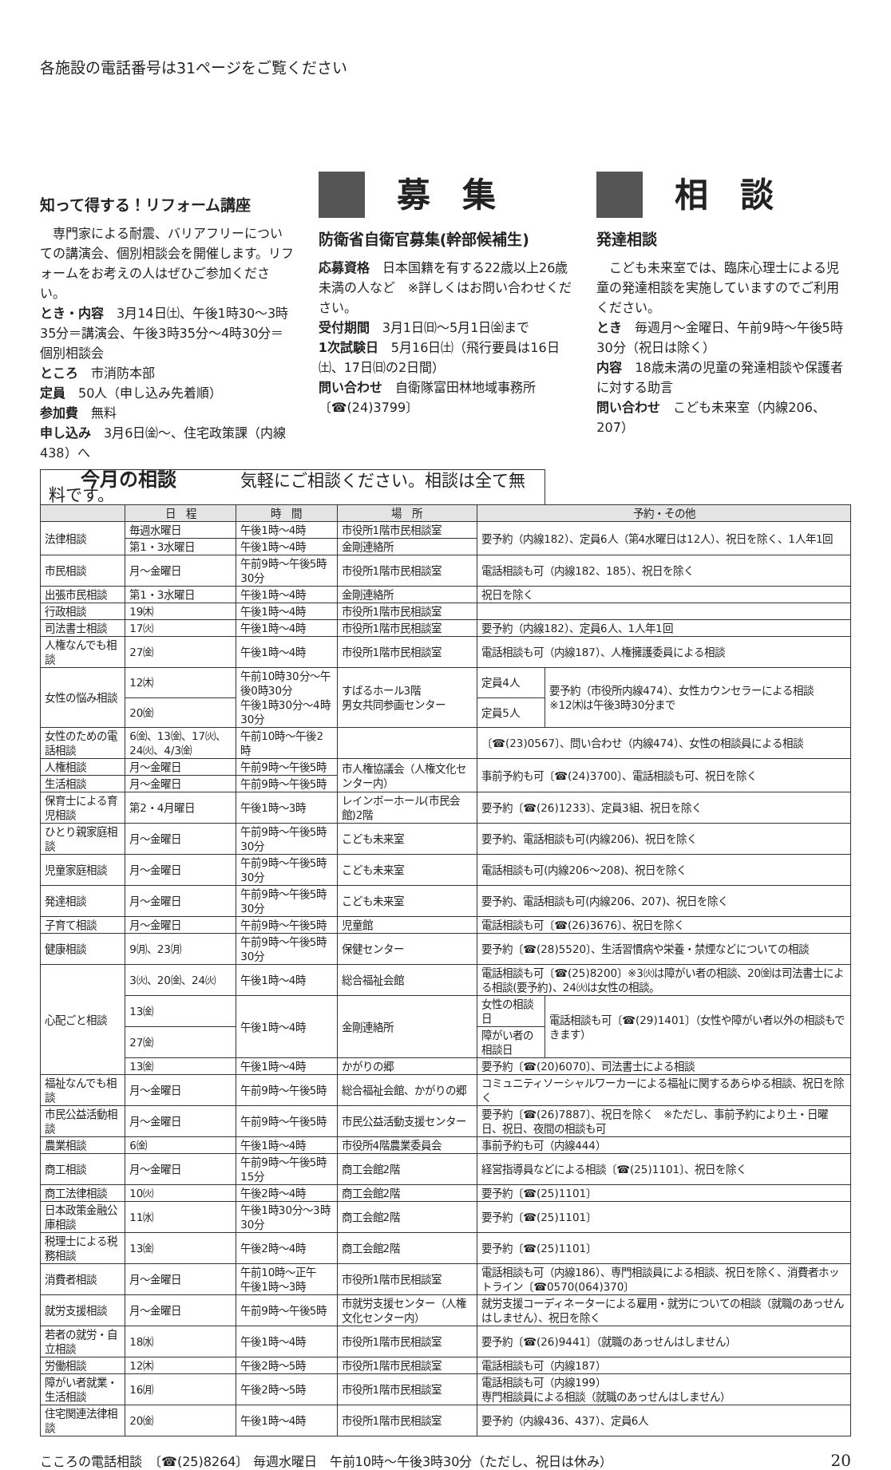各施設の電話番号は31ページをご覧ください
知って得する！リフォーム講座
　専門家による耐震、バリアフリーについての講演会、個別相談会を開催します。リフォームをお考えの人はぜひご参加ください。
とき・内容　3月14日㈯、午後1時30〜3時35分＝講演会、午後3時35分〜4時30分＝個別相談会
ところ　市消防本部
定員　50人（申し込み先着順）
参加費　無料
申し込み　3月6日㈮〜、住宅政策課（内線438）へ
募集
防衛省自衛官募集(幹部候補生)
応募資格　日本国籍を有する22歳以上26歳未満の人など　※詳しくはお問い合わせください。
受付期間　3月1日㈰〜5月1日㈮まで
1次試験日　5月16日㈯（飛行要員は16日㈯、17日㈰の2日間）
問い合わせ　自衛隊富田林地域事務所〔☎(24)3799〕
相談
発達相談
　こども未来室では、臨床心理士による児童の発達相談を実施していますのでご利用ください。
とき　毎週月〜金曜日、午前9時〜午後5時30分（祝日は除く）
内容　18歳未満の児童の発達相談や保護者に対する助言
問い合わせ　こども未来室（内線206、207）
| 今月の相談 気軽にご相談ください。相談は全て無料です。 | | | | | |
| | 日 程 | 時 間 | 場 所 | 予約・その他 | |
| 法律相談 | 毎週水曜日 | 午後1時〜4時 | 市役所1階市民相談室 | 要予約（内線182）、定員6人（第4水曜日は12人）、祝日を除く、1人年1回 | |
| | 第1・3水曜日 | 午後1時〜4時 | 金剛連絡所 | | |
| 市民相談 | 月〜金曜日 | 午前9時〜午後5時30分 | 市役所1階市民相談室 | 電話相談も可（内線182、185）、祝日を除く | |
| 出張市民相談 | 第1・3水曜日 | 午後1時〜4時 | 金剛連絡所 | 祝日を除く | |
| 行政相談 | 19㈭ | 午後1時〜4時 | 市役所1階市民相談室 | | |
| 司法書士相談 | 17㈫ | 午後1時〜4時 | 市役所1階市民相談室 | 要予約（内線182）、定員6人、1人年1回 | |
| 人権なんでも相談 | 27㈮ | 午後1時〜4時 | 市役所1階市民相談室 | 電話相談も可（内線187）、人権擁護委員による相談 | |
| 女性の悩み相談 | 12㈭ | 午前10時30分〜午後0時30分 午後1時30分〜4時30分 | すばるホール3階 男女共同参画センター | 定員4人 | 要予約（市役所内線474）、女性カウンセラーによる相談 ※12㈭は午後3時30分まで |
| | 20㈮ | | | 定員5人 | |
| 女性のための電話相談 | 6㈮、13㈮、17㈫、24㈫、4/3㈮ | 午前10時〜午後2時 | | 〔☎(23)0567〕、問い合わせ（内線474）、女性の相談員による相談 | |
| 人権相談 | 月〜金曜日 | 午前9時〜午後5時 | 市人権協議会（人権文化センター内） | 事前予約も可〔☎(24)3700〕、電話相談も可、祝日を除く | |
| 生活相談 | 月〜金曜日 | 午前9時〜午後5時 | | | |
| 保育士による育児相談 | 第2・4月曜日 | 午後1時〜3時 | レインボーホール(市民会館)2階 | 要予約〔☎(26)1233〕、定員3組、祝日を除く | |
| ひとり親家庭相談 | 月〜金曜日 | 午前9時〜午後5時30分 | こども未来室 | 要予約、電話相談も可(内線206)、祝日を除く | |
| 児童家庭相談 | 月〜金曜日 | 午前9時〜午後5時30分 | こども未来室 | 電話相談も可(内線206〜208)、祝日を除く | |
| 発達相談 | 月〜金曜日 | 午前9時〜午後5時30分 | こども未来室 | 要予約、電話相談も可(内線206、207)、祝日を除く | |
| 子育て相談 | 月〜金曜日 | 午前9時〜午後5時 | 児童館 | 電話相談も可〔☎(26)3676〕、祝日を除く | |
| 健康相談 | 9㈪、23㈪ | 午前9時〜午後5時30分 | 保健センター | 要予約〔☎(28)5520〕、生活習慣病や栄養・禁煙などについての相談 | |
| 心配ごと相談 | 3㈫、20㈮、24㈫ | 午後1時〜4時 | 総合福祉会館 | 電話相談も可〔☎(25)8200〕※3㈫は障がい者の相談、20㈮は司法書士による相談(要予約)、24㈫は女性の相談。 | |
| | 13㈮ | 午後1時〜4時 | 金剛連絡所 | 女性の相談日 | 電話相談も可〔☎(29)1401〕（女性や障がい者以外の相談もできます） |
| | 27㈮ | | | 障がい者の相談日 | |
| | 13㈮ | 午後1時〜4時 | かがりの郷 | 要予約〔☎(20)6070〕、司法書士による相談 | |
| 福祉なんでも相談 | 月〜金曜日 | 午前9時〜午後5時 | 総合福祉会館、かがりの郷 | コミュニティソーシャルワーカーによる福祉に関するあらゆる相談、祝日を除く | |
| 市民公益活動相談 | 月〜金曜日 | 午前9時〜午後5時 | 市民公益活動支援センター | 要予約〔☎(26)7887〕、祝日を除く ※ただし、事前予約により土・日曜日、祝日、夜間の相談も可 | |
| 農業相談 | 6㈮ | 午後1時〜4時 | 市役所4階農業委員会 | 事前予約も可（内線444） | |
| 商工相談 | 月〜金曜日 | 午前9時〜午後5時15分 | 商工会館2階 | 経営指導員などによる相談〔☎(25)1101〕、祝日を除く | |
| 商工法律相談 | 10㈫ | 午後2時〜4時 | 商工会館2階 | 要予約〔☎(25)1101〕 | |
| 日本政策金融公庫相談 | 11㈬ | 午後1時30分〜3時30分 | 商工会館2階 | 要予約〔☎(25)1101〕 | |
| 税理士による税務相談 | 13㈮ | 午後2時〜4時 | 商工会館2階 | 要予約〔☎(25)1101〕 | |
| 消費者相談 | 月〜金曜日 | 午前10時〜正午 午後1時〜3時 | 市役所1階市民相談室 | 電話相談も可（内線186）、専門相談員による相談、祝日を除く、消費者ホットライン〔☎0570(064)370〕 | |
| 就労支援相談 | 月〜金曜日 | 午前9時〜午後5時 | 市就労支援センター（人権文化センター内） | 就労支援コーディネーターによる雇用・就労についての相談（就職のあっせんはしません）、祝日を除く | |
| 若者の就労・自立相談 | 18㈬ | 午後1時〜4時 | 市役所1階市民相談室 | 要予約〔☎(26)9441〕（就職のあっせんはしません） | |
| 労働相談 | 12㈭ | 午後2時〜5時 | 市役所1階市民相談室 | 電話相談も可（内線187） | |
| 障がい者就業・生活相談 | 16㈪ | 午後2時〜5時 | 市役所1階市民相談室 | 電話相談も可（内線199） 専門相談員による相談（就職のあっせんはしません） | |
| 住宅関連法律相談 | 20㈮ | 午後1時〜4時 | 市役所1階市民相談室 | 要予約（内線436、437）、定員6人 | |
こころの電話相談　〔☎(25)8264〕 毎週水曜日　午前10時〜午後3時30分（ただし、祝日は休み） 20